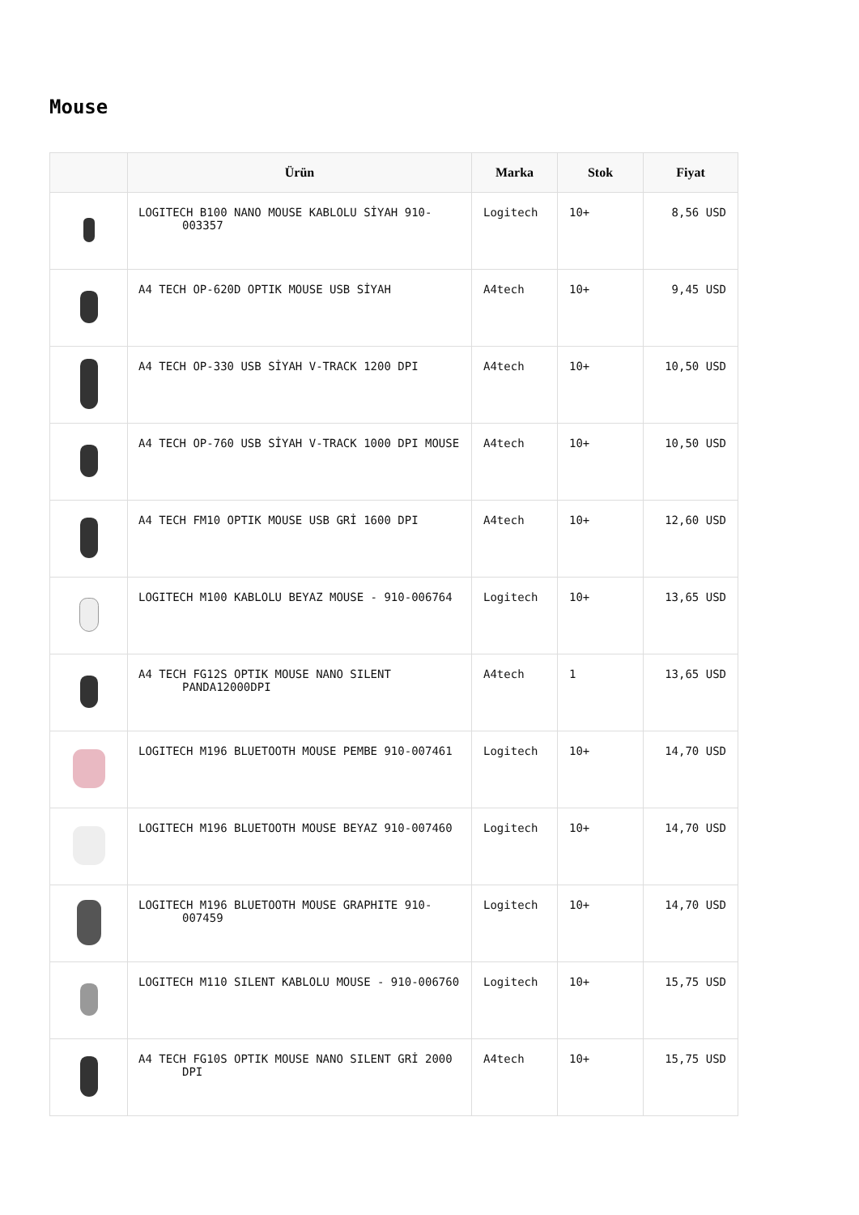Mouse
| | Ürün | Marka | Stok | Fiyat |
| --- | --- | --- | --- | --- |
| | LOGITECH B100 NANO MOUSE KABLOLU SİYAH 910-003357 | Logitech | 10+ | 8,56 USD |
| | A4 TECH OP-620D OPTIK MOUSE USB SİYAH | A4tech | 10+ | 9,45 USD |
| | A4 TECH OP-330 USB SİYAH V-TRACK 1200 DPI | A4tech | 10+ | 10,50 USD |
| | A4 TECH OP-760 USB SİYAH V-TRACK 1000 DPI MOUSE | A4tech | 10+ | 10,50 USD |
| | A4 TECH FM10 OPTIK MOUSE USB GRİ 1600 DPI | A4tech | 10+ | 12,60 USD |
| | LOGITECH M100 KABLOLU BEYAZ MOUSE - 910-006764 | Logitech | 10+ | 13,65 USD |
| | A4 TECH FG12S OPTIK MOUSE NANO SILENT PANDA12000DPI | A4tech | 1 | 13,65 USD |
| | LOGITECH M196 BLUETOOTH MOUSE PEMBE 910-007461 | Logitech | 10+ | 14,70 USD |
| | LOGITECH M196 BLUETOOTH MOUSE BEYAZ 910-007460 | Logitech | 10+ | 14,70 USD |
| | LOGITECH M196 BLUETOOTH MOUSE GRAPHITE 910-007459 | Logitech | 10+ | 14,70 USD |
| | LOGITECH M110 SILENT KABLOLU MOUSE - 910-006760 | Logitech | 10+ | 15,75 USD |
| | A4 TECH FG10S OPTIK MOUSE NANO SILENT GRİ 2000 DPI | A4tech | 10+ | 15,75 USD |